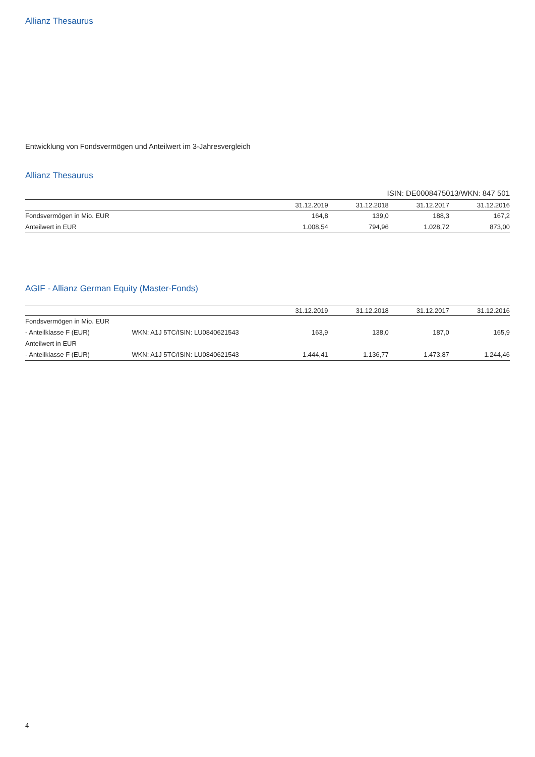Allianz Thesaurus
Entwicklung von Fondsvermögen und Anteilwert im 3-Jahresvergleich
Allianz Thesaurus
ISIN: DE0008475013/WKN: 847 501
| | 31.12.2019 | 31.12.2018 | 31.12.2017 | 31.12.2016 |
| --- | --- | --- | --- | --- |
| Fondsvermögen in Mio. EUR | 164,8 | 139,0 | 188,3 | 167,2 |
| Anteilwert in EUR | 1.008,54 | 794,96 | 1.028,72 | 873,00 |
AGIF - Allianz German Equity (Master-Fonds)
| | | 31.12.2019 | 31.12.2018 | 31.12.2017 | 31.12.2016 |
| --- | --- | --- | --- | --- | --- |
| Fondsvermögen in Mio. EUR | | | | | |
| - Anteilklasse F (EUR) | WKN: A1J 5TC/ISIN: LU0840621543 | 163,9 | 138,0 | 187,0 | 165,9 |
| Anteilwert in EUR | | | | | |
| - Anteilklasse F (EUR) | WKN: A1J 5TC/ISIN: LU0840621543 | 1.444,41 | 1.136,77 | 1.473,87 | 1.244,46 |
4